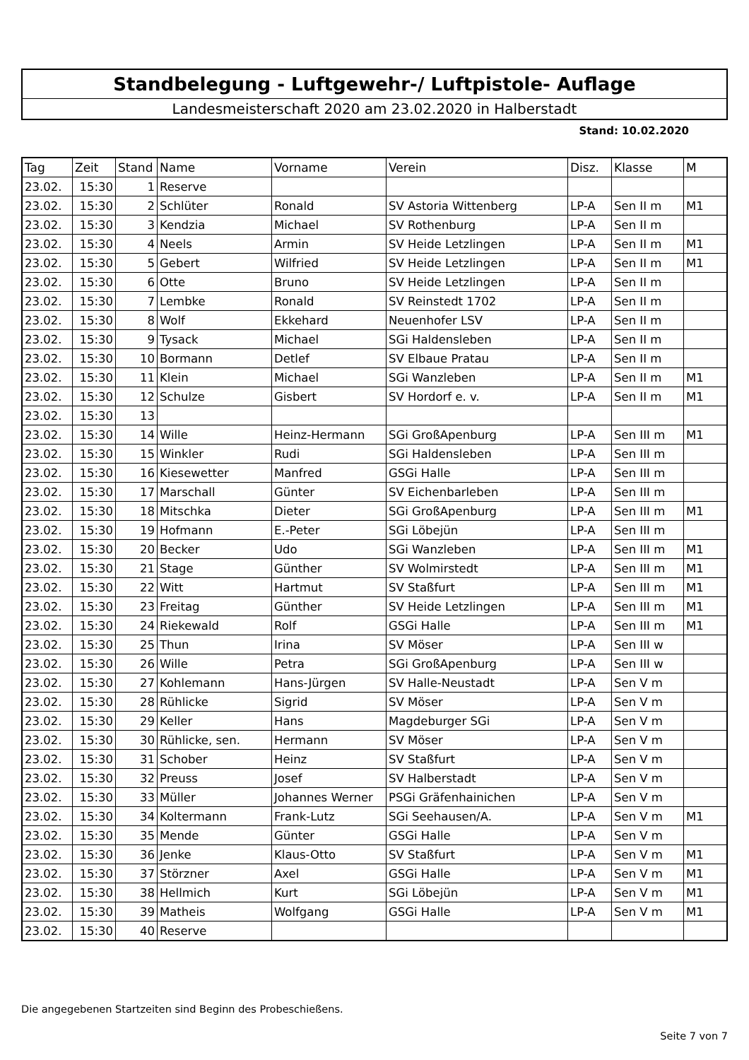Standbelegung - Luftgewehr-/ Luftpistole- Auflage
Landesmeisterschaft 2020 am 23.02.2020 in Halberstadt
Stand: 10.02.2020
| Tag | Zeit | Stand | Name | Vorname | Verein | Disz. | Klasse | M |
| --- | --- | --- | --- | --- | --- | --- | --- | --- |
| 23.02. | 15:30 | 1 | Reserve | | | | | |
| 23.02. | 15:30 | 2 | Schlüter | Ronald | SV Astoria Wittenberg | LP-A | Sen II m | M1 |
| 23.02. | 15:30 | 3 | Kendzia | Michael | SV Rothenburg | LP-A | Sen II m | |
| 23.02. | 15:30 | 4 | Neels | Armin | SV Heide Letzlingen | LP-A | Sen II m | M1 |
| 23.02. | 15:30 | 5 | Gebert | Wilfried | SV Heide Letzlingen | LP-A | Sen II m | M1 |
| 23.02. | 15:30 | 6 | Otte | Bruno | SV Heide Letzlingen | LP-A | Sen II m | |
| 23.02. | 15:30 | 7 | Lembke | Ronald | SV Reinstedt 1702 | LP-A | Sen II m | |
| 23.02. | 15:30 | 8 | Wolf | Ekkehard | Neuenhofer LSV | LP-A | Sen II m | |
| 23.02. | 15:30 | 9 | Tysack | Michael | SGi Haldensleben | LP-A | Sen II m | |
| 23.02. | 15:30 | 10 | Bormann | Detlef | SV Elbaue Pratau | LP-A | Sen II m | |
| 23.02. | 15:30 | 11 | Klein | Michael | SGi Wanzleben | LP-A | Sen II m | M1 |
| 23.02. | 15:30 | 12 | Schulze | Gisbert | SV Hordorf e. v. | LP-A | Sen II m | M1 |
| 23.02. | 15:30 | 13 | | | | | | |
| 23.02. | 15:30 | 14 | Wille | Heinz-Hermann | SGi GroßApenburg | LP-A | Sen III m | M1 |
| 23.02. | 15:30 | 15 | Winkler | Rudi | SGi Haldensleben | LP-A | Sen III m | |
| 23.02. | 15:30 | 16 | Kiesewetter | Manfred | GSGi Halle | LP-A | Sen III m | |
| 23.02. | 15:30 | 17 | Marschall | Günter | SV Eichenbarleben | LP-A | Sen III m | |
| 23.02. | 15:30 | 18 | Mitschka | Dieter | SGi GroßApenburg | LP-A | Sen III m | M1 |
| 23.02. | 15:30 | 19 | Hofmann | E.-Peter | SGi Löbejün | LP-A | Sen III m | |
| 23.02. | 15:30 | 20 | Becker | Udo | SGi Wanzleben | LP-A | Sen III m | M1 |
| 23.02. | 15:30 | 21 | Stage | Günther | SV Wolmirstedt | LP-A | Sen III m | M1 |
| 23.02. | 15:30 | 22 | Witt | Hartmut | SV Staßfurt | LP-A | Sen III m | M1 |
| 23.02. | 15:30 | 23 | Freitag | Günther | SV Heide Letzlingen | LP-A | Sen III m | M1 |
| 23.02. | 15:30 | 24 | Riekewald | Rolf | GSGi Halle | LP-A | Sen III m | M1 |
| 23.02. | 15:30 | 25 | Thun | Irina | SV Möser | LP-A | Sen III w | |
| 23.02. | 15:30 | 26 | Wille | Petra | SGi GroßApenburg | LP-A | Sen III w | |
| 23.02. | 15:30 | 27 | Kohlemann | Hans-Jürgen | SV Halle-Neustadt | LP-A | Sen V m | |
| 23.02. | 15:30 | 28 | Rühlicke | Sigrid | SV Möser | LP-A | Sen V m | |
| 23.02. | 15:30 | 29 | Keller | Hans | Magdeburger SGi | LP-A | Sen V m | |
| 23.02. | 15:30 | 30 | Rühlicke, sen. | Hermann | SV Möser | LP-A | Sen V m | |
| 23.02. | 15:30 | 31 | Schober | Heinz | SV Staßfurt | LP-A | Sen V m | |
| 23.02. | 15:30 | 32 | Preuss | Josef | SV Halberstadt | LP-A | Sen V m | |
| 23.02. | 15:30 | 33 | Müller | Johannes Werner | PSGi Gräfenhainichen | LP-A | Sen V m | |
| 23.02. | 15:30 | 34 | Koltermann | Frank-Lutz | SGi Seehausen/A. | LP-A | Sen V m | M1 |
| 23.02. | 15:30 | 35 | Mende | Günter | GSGi Halle | LP-A | Sen V m | |
| 23.02. | 15:30 | 36 | Jenke | Klaus-Otto | SV Staßfurt | LP-A | Sen V m | M1 |
| 23.02. | 15:30 | 37 | Störzner | Axel | GSGi Halle | LP-A | Sen V m | M1 |
| 23.02. | 15:30 | 38 | Hellmich | Kurt | SGi Löbejün | LP-A | Sen V m | M1 |
| 23.02. | 15:30 | 39 | Matheis | Wolfgang | GSGi Halle | LP-A | Sen V m | M1 |
| 23.02. | 15:30 | 40 | Reserve | | | | | |
Die angegebenen Startzeiten sind Beginn des Probeschießens.
Seite 7 von 7